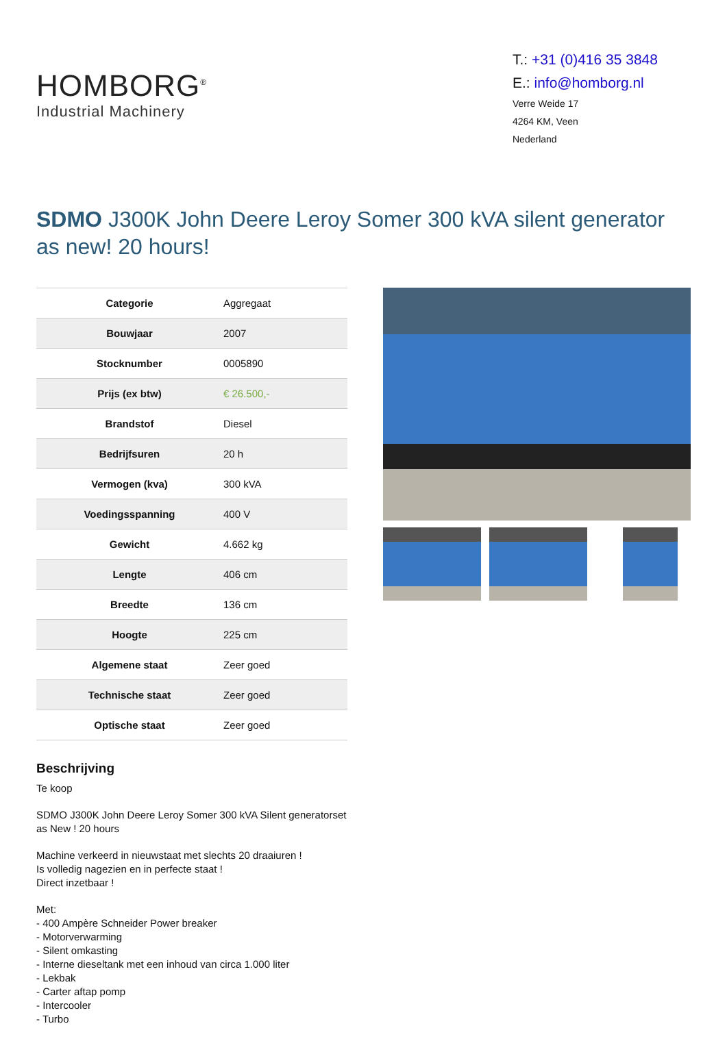HOMBORG<sup>®</sup>
Industrial Machinery
T.: +31 (0)416 35 3848
E.: info@homborg.nl
Verre Weide 17
4264 KM, Veen
Nederland
SDMO J300K John Deere Leroy Somer 300 kVA silent generator as new! 20 hours!
| Categorie | Aggregaat |
| Bouwjaar | 2007 |
| Stocknumber | 0005890 |
| Prijs (ex btw) | € 26.500,- |
| Brandstof | Diesel |
| Bedrijfsuren | 20 h |
| Vermogen (kva) | 300 kVA |
| Voedingsspanning | 400 V |
| Gewicht | 4.662 kg |
| Lengte | 406 cm |
| Breedte | 136 cm |
| Hoogte | 225 cm |
| Algemene staat | Zeer goed |
| Technische staat | Zeer goed |
| Optische staat | Zeer goed |
Beschrijving
Te koop
SDMO J300K John Deere Leroy Somer 300 kVA Silent generatorset as New ! 20 hours
Machine verkeerd in nieuwstaat met slechts 20 draaiuren !
Is volledig nagezien en in perfecte staat !
Direct inzetbaar !
Met:
- 400 Ampère Schneider Power breaker
- Motorverwarming
- Silent omkasting
- Interne dieseltank met een inhoud van circa 1.000 liter
- Lekbak
- Carter aftap pomp
- Intercooler
- Turbo